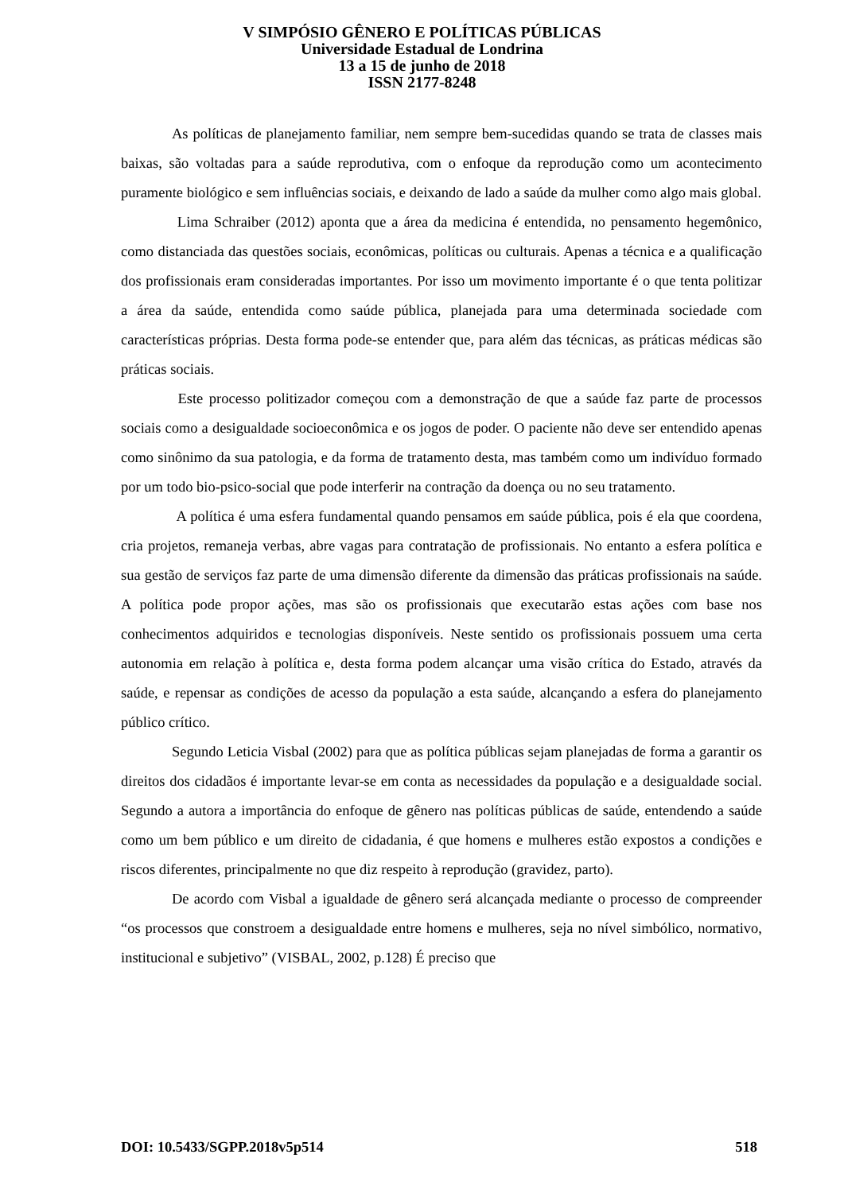V SIMPÓSIO GÊNERO E POLÍTICAS PÚBLICAS
Universidade Estadual de Londrina
13 a 15 de junho de 2018
ISSN 2177-8248
As políticas de planejamento familiar, nem sempre bem-sucedidas quando se trata de classes mais baixas, são voltadas para a saúde reprodutiva, com o enfoque da reprodução como um acontecimento puramente biológico e sem influências sociais, e deixando de lado a saúde da mulher como algo mais global.
Lima Schraiber (2012) aponta que a área da medicina é entendida, no pensamento hegemônico, como distanciada das questões sociais, econômicas, políticas ou culturais. Apenas a técnica e a qualificação dos profissionais eram consideradas importantes. Por isso um movimento importante é o que tenta politizar a área da saúde, entendida como saúde pública, planejada para uma determinada sociedade com características próprias. Desta forma pode-se entender que, para além das técnicas, as práticas médicas são práticas sociais.
Este processo politizador começou com a demonstração de que a saúde faz parte de processos sociais como a desigualdade socioeconômica e os jogos de poder. O paciente não deve ser entendido apenas como sinônimo da sua patologia, e da forma de tratamento desta, mas também como um indivíduo formado por um todo bio-psico-social que pode interferir na contração da doença ou no seu tratamento.
A política é uma esfera fundamental quando pensamos em saúde pública, pois é ela que coordena, cria projetos, remaneja verbas, abre vagas para contratação de profissionais. No entanto a esfera política e sua gestão de serviços faz parte de uma dimensão diferente da dimensão das práticas profissionais na saúde. A política pode propor ações, mas são os profissionais que executarão estas ações com base nos conhecimentos adquiridos e tecnologias disponíveis. Neste sentido os profissionais possuem uma certa autonomia em relação à política e, desta forma podem alcançar uma visão crítica do Estado, através da saúde, e repensar as condições de acesso da população a esta saúde, alcançando a esfera do planejamento público crítico.
Segundo Leticia Visbal (2002) para que as política públicas sejam planejadas de forma a garantir os direitos dos cidadãos é importante levar-se em conta as necessidades da população e a desigualdade social. Segundo a autora a importância do enfoque de gênero nas políticas públicas de saúde, entendendo a saúde como um bem público e um direito de cidadania, é que homens e mulheres estão expostos a condições e riscos diferentes, principalmente no que diz respeito à reprodução (gravidez, parto).
De acordo com Visbal a igualdade de gênero será alcançada mediante o processo de compreender “os processos que constroem a desigualdade entre homens e mulheres, seja no nível simbólico, normativo, institucional e subjetivo” (VISBAL, 2002, p.128) É preciso que
DOI: 10.5433/SGPP.2018v5p514 518